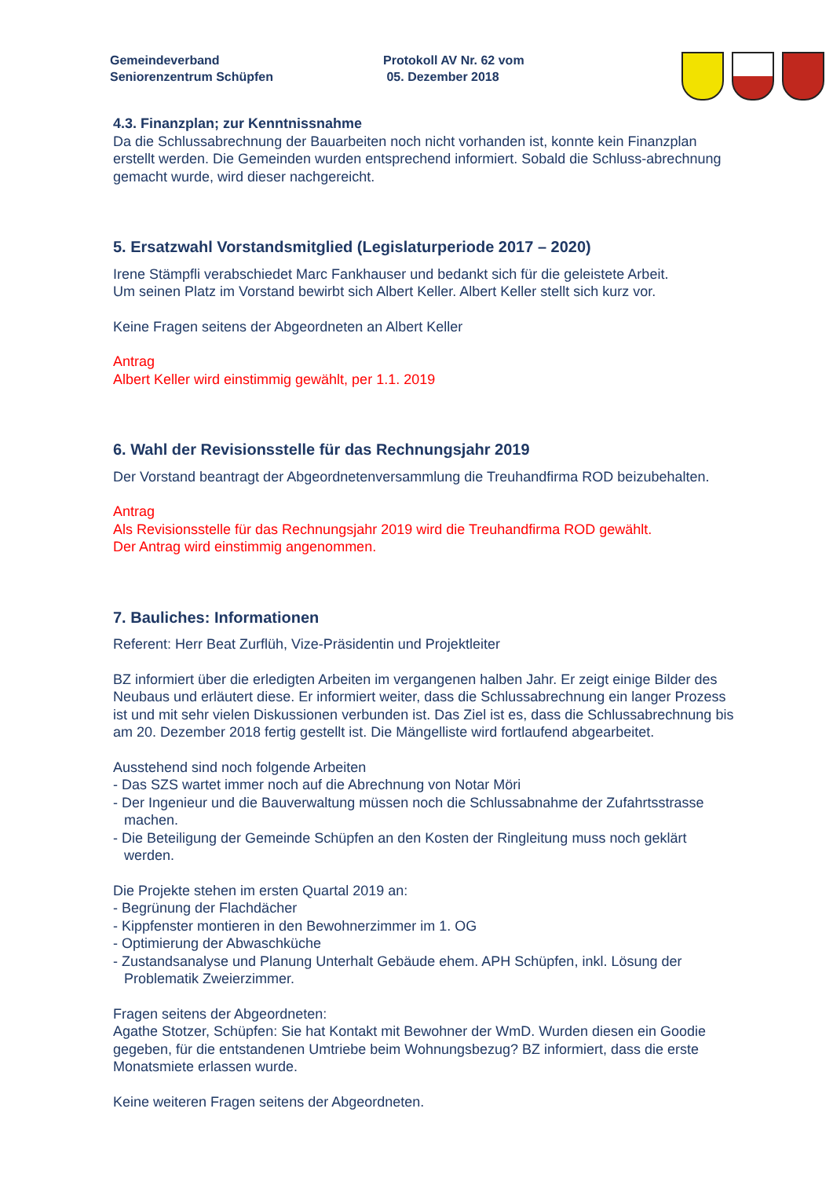Gemeindeverband
Seniorenzentrum Schüpfen
Protokoll AV Nr. 62 vom
05. Dezember 2018
4.3. Finanzplan; zur Kenntnissnahme
Da die Schlussabrechnung der Bauarbeiten noch nicht vorhanden ist, konnte kein Finanzplan erstellt werden. Die Gemeinden wurden entsprechend informiert. Sobald die Schluss-abrechnung gemacht wurde, wird dieser nachgereicht.
5. Ersatzwahl Vorstandsmitglied (Legislaturperiode 2017 – 2020)
Irene Stämpfli verabschiedet Marc Fankhauser und bedankt sich für die geleistete Arbeit.
Um seinen Platz im Vorstand bewirbt sich Albert Keller. Albert Keller stellt sich kurz vor.
Keine Fragen seitens der Abgeordneten an Albert Keller
Antrag
Albert Keller wird einstimmig gewählt, per 1.1. 2019
6. Wahl der Revisionsstelle für das Rechnungsjahr 2019
Der Vorstand beantragt der Abgeordnetenversammlung die Treuhandfirma ROD beizubehalten.
Antrag
Als Revisionsstelle für das Rechnungsjahr 2019 wird die Treuhandfirma ROD gewählt.
Der Antrag wird einstimmig angenommen.
7. Bauliches: Informationen
Referent: Herr Beat Zurflüh, Vize-Präsidentin und Projektleiter
BZ informiert über die erledigten Arbeiten im vergangenen halben Jahr. Er zeigt einige Bilder des Neubaus und erläutert diese. Er informiert weiter, dass die Schlussabrechnung ein langer Prozess ist und mit sehr vielen Diskussionen verbunden ist. Das Ziel ist es, dass die Schlussabrechnung bis am 20. Dezember 2018 fertig gestellt ist. Die Mängelliste wird fortlaufend abgearbeitet.
Ausstehend sind noch folgende Arbeiten
- Das SZS wartet immer noch auf die Abrechnung von Notar Möri
- Der Ingenieur und die Bauverwaltung müssen noch die Schlussabnahme der Zufahrtsstrasse machen.
- Die Beteiligung der Gemeinde Schüpfen an den Kosten der Ringleitung muss noch geklärt werden.
Die Projekte stehen im ersten Quartal 2019 an:
- Begrünung der Flachdächer
- Kippfenster montieren in den Bewohnerzimmer im 1. OG
- Optimierung der Abwaschküche
- Zustandsanalyse und Planung Unterhalt Gebäude ehem. APH Schüpfen, inkl. Lösung der Problematik Zweierzimmer.
Fragen seitens der Abgeordneten:
Agathe Stotzer, Schüpfen: Sie hat Kontakt mit Bewohner der WmD. Wurden diesen ein Goodie gegeben, für die entstandenen Umtriebe beim Wohnungsbezug? BZ informiert, dass die erste Monatsmiete erlassen wurde.
Keine weiteren Fragen seitens der Abgeordneten.